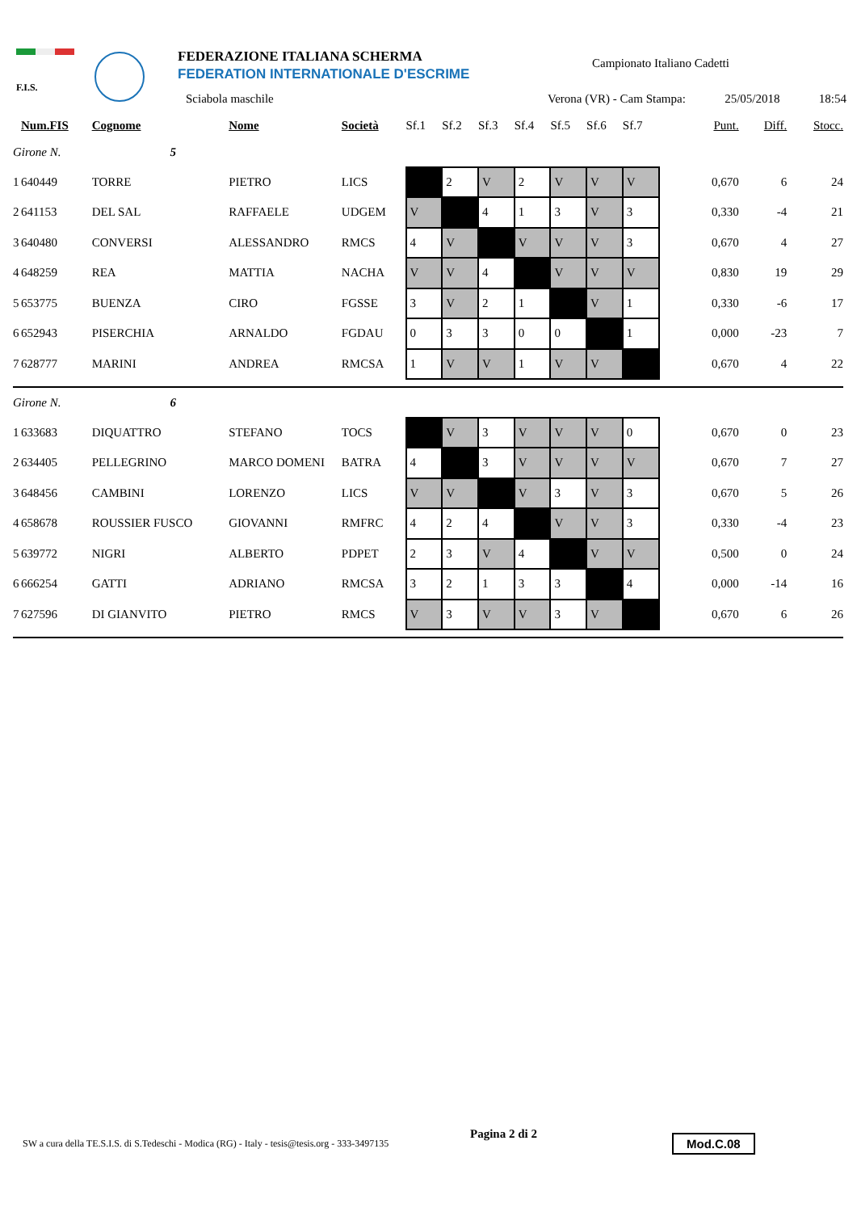F.I.S.
FEDERAZIONE ITALIANA SCHERMA
FEDERATION INTERNATIONALE D'ESCRIME
Campionato Italiano Cadetti
Sciabola maschile Verona (VR) - Cam Stampa: 25/05/2018 18:54
| | Num.FIS | Cognome | Nome | Società | Sf.1 | Sf.2 | Sf.3 | Sf.4 | Sf.5 | Sf.6 | Sf.7 | Punt. | Diff. | Stocc. |
| --- | --- | --- | --- | --- | --- | --- | --- | --- | --- | --- | --- | --- | --- | --- |
| Girone N. 5 | | | | | | | | | | | | | | |
| 1 | 640449 | TORRE | PIETRO | LICS | | 2 | V | 2 | V | V | V | 0,670 | 6 | 24 |
| 2 | 641153 | DEL SAL | RAFFAELE | UDGEM | V | | 4 | 1 | 3 | V | 3 | 0,330 | -4 | 21 |
| 3 | 640480 | CONVERSI | ALESSANDRO | RMCS | 4 | V | | V | V | V | 3 | 0,670 | 4 | 27 |
| 4 | 648259 | REA | MATTIA | NACHA | V | V | 4 | | V | V | V | 0,830 | 19 | 29 |
| 5 | 653775 | BUENZA | CIRO | FGSSE | 3 | V | 2 | 1 | | V | 1 | 0,330 | -6 | 17 |
| 6 | 652943 | PISERCHIA | ARNALDO | FGDAU | 0 | 3 | 3 | 0 | 0 | | 1 | 0,000 | -23 | 7 |
| 7 | 628777 | MARINI | ANDREA | RMCSA | 1 | V | V | 1 | V | V | | 0,670 | 4 | 22 |
| Girone N. 6 | | | | | | | | | | | | | | |
| 1 | 633683 | DIQUATTRO | STEFANO | TOCS | | V | 3 | V | V | V | 0 | 0,670 | 0 | 23 |
| 2 | 634405 | PELLEGRINO | MARCO DOMENI | BATRA | 4 | | 3 | V | V | V | V | 0,670 | 7 | 27 |
| 3 | 648456 | CAMBINI | LORENZO | LICS | V | V | | V | 3 | V | 3 | 0,670 | 5 | 26 |
| 4 | 658678 | ROUSSIER FUSCO | GIOVANNI | RMFRC | 4 | 2 | 4 | | V | V | 3 | 0,330 | -4 | 23 |
| 5 | 639772 | NIGRI | ALBERTO | PDPET | 2 | 3 | V | 4 | | V | V | 0,500 | 0 | 24 |
| 6 | 666254 | GATTI | ADRIANO | RMCSA | 3 | 2 | 1 | 3 | 3 | | 4 | 0,000 | -14 | 16 |
| 7 | 627596 | DI GIANVITO | PIETRO | RMCS | V | 3 | V | V | 3 | V | | 0,670 | 6 | 26 |
SW a cura della TE.S.I.S. di S.Tedeschi - Modica (RG) - Italy - tesis@tesis.org - 333-3497135
Pagina 2 di 2 Mod.C.08